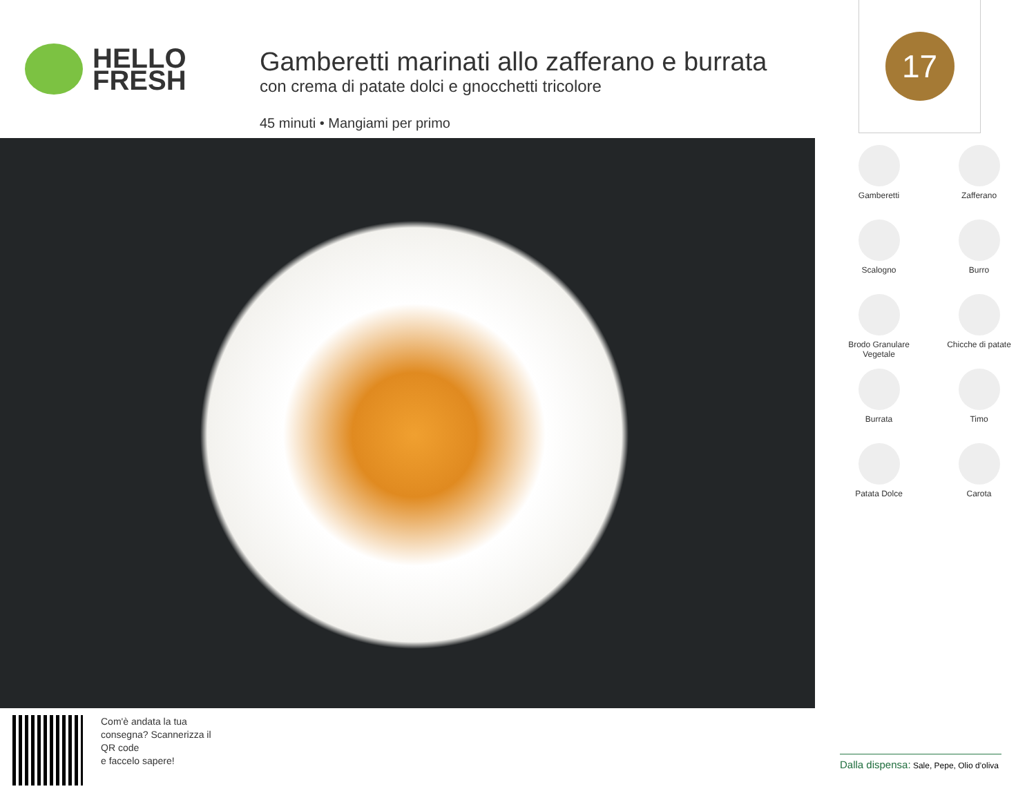HELLO
FRESH
Gamberetti marinati allo zafferano e burrata
con crema di patate dolci e gnocchetti tricolore
45 minuti • Mangiami per primo
17
Gamberetti
Zafferano
Scalogno
Burro
Brodo Granulare
Vegetale
Chicche di patate
Burrata
Timo
Patata Dolce
Carota
Com'è andata la tua
consegna? Scannerizza il
QR code
e faccelo sapere!
Dalla dispensa: Sale, Pepe, Olio d’oliva